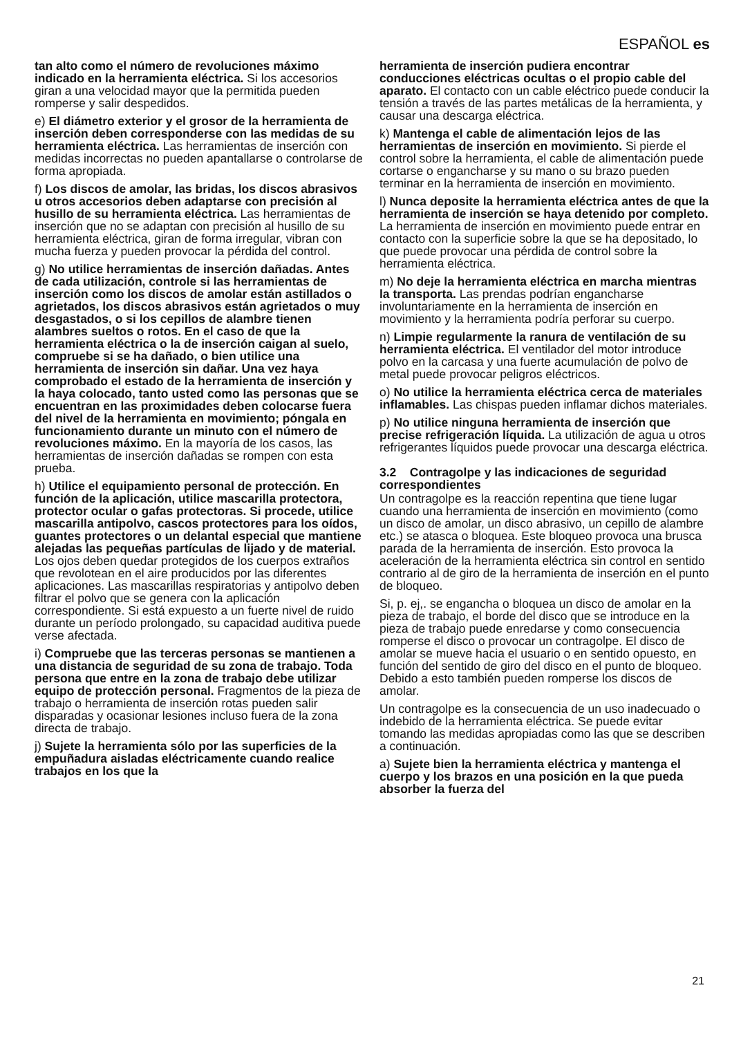ESPAÑOL es
tan alto como el número de revoluciones máximo indicado en la herramienta eléctrica. Si los accesorios giran a una velocidad mayor que la permitida pueden romperse y salir despedidos.
e) El diámetro exterior y el grosor de la herramienta de inserción deben corresponderse con las medidas de su herramienta eléctrica. Las herramientas de inserción con medidas incorrectas no pueden apantallarse o controlarse de forma apropiada.
f) Los discos de amolar, las bridas, los discos abrasivos u otros accesorios deben adaptarse con precisión al husillo de su herramienta eléctrica. Las herramientas de inserción que no se adaptan con precisión al husillo de su herramienta eléctrica, giran de forma irregular, vibran con mucha fuerza y pueden provocar la pérdida del control.
g) No utilice herramientas de inserción dañadas. Antes de cada utilización, controle si las herramientas de inserción como los discos de amolar están astillados o agrietados, los discos abrasivos están agrietados o muy desgastados, o si los cepillos de alambre tienen alambres sueltos o rotos. En el caso de que la herramienta eléctrica o la de inserción caigan al suelo, compruebe si se ha dañado, o bien utilice una herramienta de inserción sin dañar. Una vez haya comprobado el estado de la herramienta de inserción y la haya colocado, tanto usted como las personas que se encuentran en las proximidades deben colocarse fuera del nivel de la herramienta en movimiento; póngala en funcionamiento durante un minuto con el número de revoluciones máximo. En la mayoría de los casos, las herramientas de inserción dañadas se rompen con esta prueba.
h) Utilice el equipamiento personal de protección. En función de la aplicación, utilice mascarilla protectora, protector ocular o gafas protectoras. Si procede, utilice mascarilla antipolvo, cascos protectores para los oídos, guantes protectores o un delantal especial que mantiene alejadas las pequeñas partículas de lijado y de material. Los ojos deben quedar protegidos de los cuerpos extraños que revolotean en el aire producidos por las diferentes aplicaciones. Las mascarillas respiratorias y antipolvo deben filtrar el polvo que se genera con la aplicación correspondiente. Si está expuesto a un fuerte nivel de ruido durante un período prolongado, su capacidad auditiva puede verse afectada.
i) Compruebe que las terceras personas se mantienen a una distancia de seguridad de su zona de trabajo. Toda persona que entre en la zona de trabajo debe utilizar equipo de protección personal. Fragmentos de la pieza de trabajo o herramienta de inserción rotas pueden salir disparadas y ocasionar lesiones incluso fuera de la zona directa de trabajo.
j) Sujete la herramienta sólo por las superficies de la empuñadura aisladas eléctricamente cuando realice trabajos en los que la
herramienta de inserción pudiera encontrar conducciones eléctricas ocultas o el propio cable del aparato. El contacto con un cable eléctrico puede conducir la tensión a través de las partes metálicas de la herramienta, y causar una descarga eléctrica.
k) Mantenga el cable de alimentación lejos de las herramientas de inserción en movimiento. Si pierde el control sobre la herramienta, el cable de alimentación puede cortarse o engancharse y su mano o su brazo pueden terminar en la herramienta de inserción en movimiento.
l) Nunca deposite la herramienta eléctrica antes de que la herramienta de inserción se haya detenido por completo. La herramienta de inserción en movimiento puede entrar en contacto con la superficie sobre la que se ha depositado, lo que puede provocar una pérdida de control sobre la herramienta eléctrica.
m) No deje la herramienta eléctrica en marcha mientras la transporta. Las prendas podrían engancharse involuntariamente en la herramienta de inserción en movimiento y la herramienta podría perforar su cuerpo.
n) Limpie regularmente la ranura de ventilación de su herramienta eléctrica. El ventilador del motor introduce polvo en la carcasa y una fuerte acumulación de polvo de metal puede provocar peligros eléctricos.
o) No utilice la herramienta eléctrica cerca de materiales inflamables. Las chispas pueden inflamar dichos materiales.
p) No utilice ninguna herramienta de inserción que precise refrigeración líquida. La utilización de agua u otros refrigerantes líquidos puede provocar una descarga eléctrica.
3.2 Contragolpe y las indicaciones de seguridad correspondientes
Un contragolpe es la reacción repentina que tiene lugar cuando una herramienta de inserción en movimiento (como un disco de amolar, un disco abrasivo, un cepillo de alambre etc.) se atasca o bloquea. Este bloqueo provoca una brusca parada de la herramienta de inserción. Esto provoca la aceleración de la herramienta eléctrica sin control en sentido contrario al de giro de la herramienta de inserción en el punto de bloqueo.
Si, p. ej,. se engancha o bloquea un disco de amolar en la pieza de trabajo, el borde del disco que se introduce en la pieza de trabajo puede enredarse y como consecuencia romperse el disco o provocar un contragolpe. El disco de amolar se mueve hacia el usuario o en sentido opuesto, en función del sentido de giro del disco en el punto de bloqueo. Debido a esto también pueden romperse los discos de amolar.
Un contragolpe es la consecuencia de un uso inadecuado o indebido de la herramienta eléctrica. Se puede evitar tomando las medidas apropiadas como las que se describen a continuación.
a) Sujete bien la herramienta eléctrica y mantenga el cuerpo y los brazos en una posición en la que pueda absorber la fuerza del
21